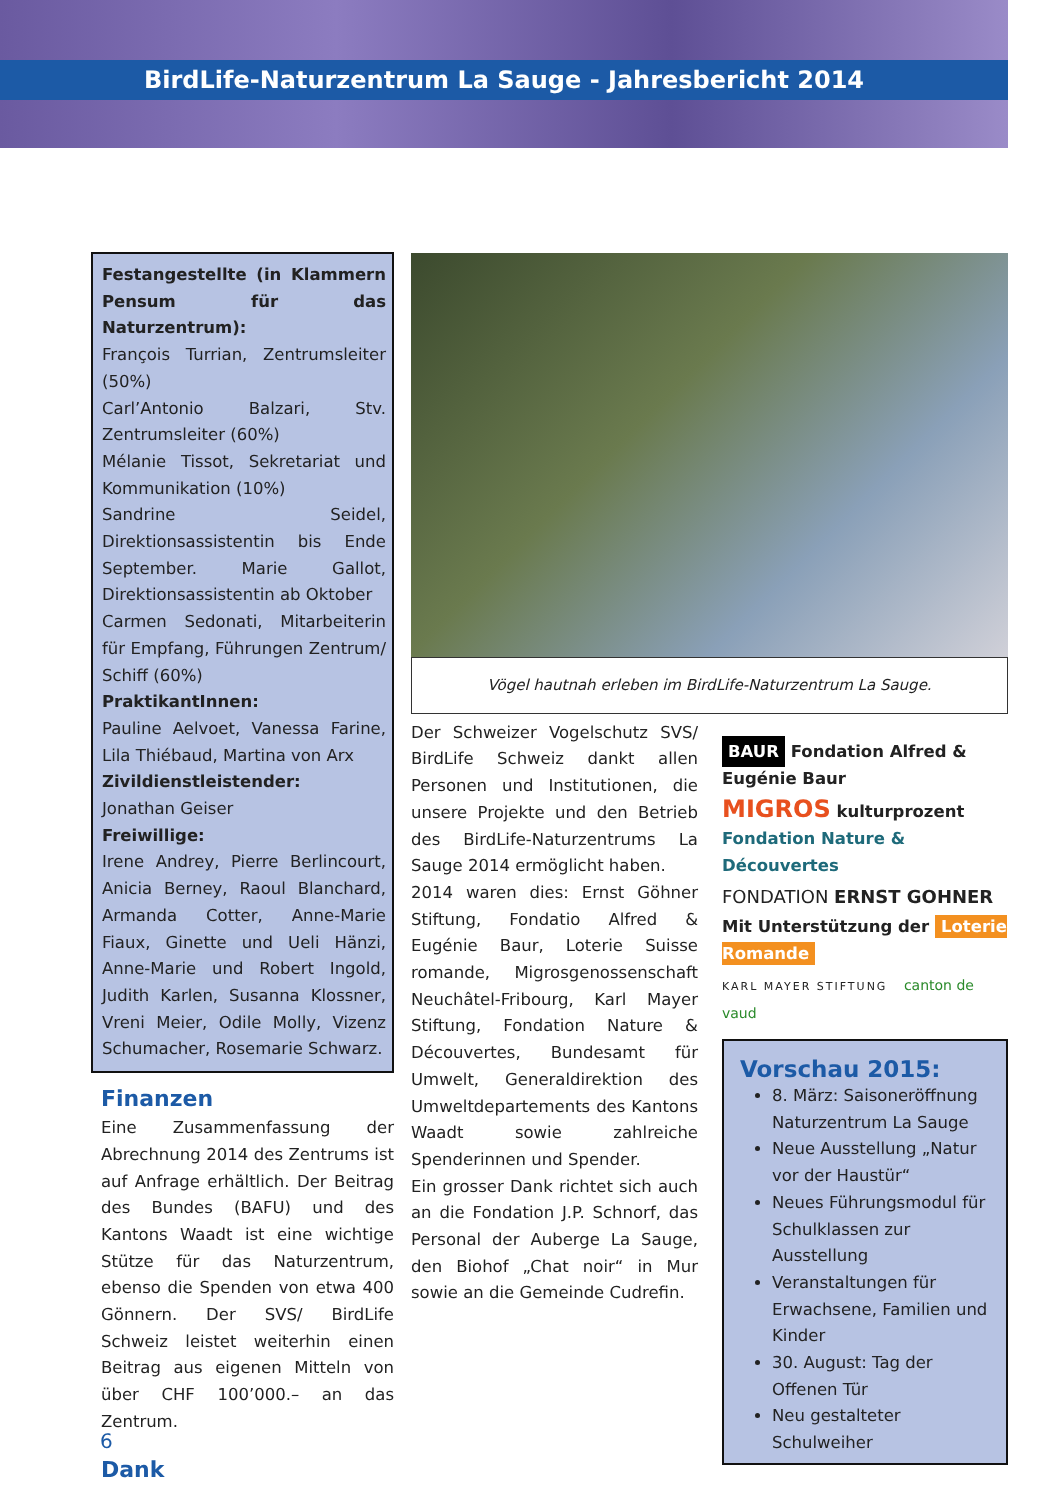BirdLife-Naturzentrum La Sauge - Jahresbericht 2014
Festangestellte (in Klammern Pensum für das Naturzentrum):
François Turrian, Zentrumsleiter (50%)
Carl’Antonio Balzari, Stv. Zentrumsleiter (60%)
Mélanie Tissot, Sekretariat und Kommunikation (10%)
Sandrine Seidel, Direktionsassistentin bis Ende September. Marie Gallot, Direktionsassistentin ab Oktober
Carmen Sedonati, Mitarbeiterin für Empfang, Führungen Zentrum/ Schiff (60%)
PraktikantInnen:
Pauline Aelvoet, Vanessa Farine, Lila Thiébaud, Martina von Arx
Zivildienstleistender:
Jonathan Geiser
Freiwillige:
Irene Andrey, Pierre Berlincourt, Anicia Berney, Raoul Blanchard, Armanda Cotter, Anne-Marie Fiaux, Ginette und Ueli Hänzi, Anne-Marie und Robert Ingold, Judith Karlen, Susanna Klossner, Vreni Meier, Odile Molly, Vizenz Schumacher, Rosemarie Schwarz.
Finanzen
Eine Zusammenfassung der Abrechnung 2014 des Zentrums ist auf Anfrage erhältlich. Der Beitrag des Bundes (BAFU) und des Kantons Waadt ist eine wichtige Stütze für das Naturzentrum, ebenso die Spenden von etwa 400 Gönnern. Der SVS/ BirdLife Schweiz leistet weiterhin einen Beitrag aus eigenen Mitteln von über CHF 100’000.– an das Zentrum.
Dank
Vögel hautnah erleben im BirdLife-Naturzentrum La Sauge.
Der Schweizer Vogelschutz SVS/ BirdLife Schweiz dankt allen Personen und Institutionen, die unsere Projekte und den Betrieb des BirdLife-Naturzentrums La Sauge 2014 ermöglicht haben.
2014 waren dies: Ernst Göhner Stiftung, Fondatio Alfred & Eugénie Baur, Loterie Suisse romande, Migrosgenossenschaft Neuchâtel-Fribourg, Karl Mayer Stiftung, Fondation Nature & Découvertes, Bundesamt für Umwelt, Generaldirektion des Umweltdepartements des Kantons Waadt sowie zahlreiche Spenderinnen und Spender.
Ein grosser Dank richtet sich auch an die Fondation J.P. Schnorf, das Personal der Auberge La Sauge, den Biohof „Chat noir“ in Mur sowie an die Gemeinde Cudrefin.
BAUR Fondation Alfred & Eugénie Baur
MIGROS kulturprozent Fondation Nature & Découvertes
FONDATION ERNST GOHNER
Mit Unterstützung der Loterie Romande
KARL MAYER STIFTUNG canton de vaud
Vorschau 2015:
8. März: Saisoneröffnung Naturzentrum La Sauge
Neue Ausstellung „Natur vor der Haustür“
Neues Führungsmodul für Schulklassen zur Ausstellung
Veranstaltungen für Erwachsene, Familien und Kinder
30. August: Tag der Offenen Tür
Neu gestalteter Schulweiher
6